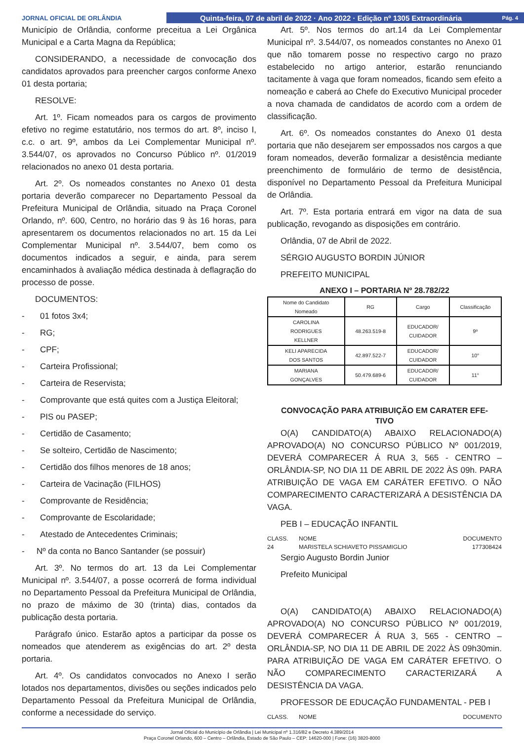JORNAL OFICIAL DE ORLÂNDIA
Quinta-feira, 07 de abril de 2022 · Ano 2022 · Edição nº 1305 Extraordinária Pág. 4
Município de Orlândia, conforme preceitua a Lei Orgânica Municipal e a Carta Magna da República;
CONSIDERANDO, a necessidade de convocação dos candidatos aprovados para preencher cargos conforme Anexo 01 desta portaria;
RESOLVE:
Art. 1º. Ficam nomeados para os cargos de provimento efetivo no regime estatutário, nos termos do art. 8º, inciso I, c.c. o art. 9º, ambos da Lei Complementar Municipal nº. 3.544/07, os aprovados no Concurso Público nº. 01/2019 relacionados no anexo 01 desta portaria.
Art. 2º. Os nomeados constantes no Anexo 01 desta portaria deverão comparecer no Departamento Pessoal da Prefeitura Municipal de Orlândia, situado na Praça Coronel Orlando, nº. 600, Centro, no horário das 9 às 16 horas, para apresentarem os documentos relacionados no art. 15 da Lei Complementar Municipal nº. 3.544/07, bem como os documentos indicados a seguir, e ainda, para serem encaminhados à avaliação médica destinada à deflagração do processo de posse.
DOCUMENTOS:
- 01 fotos 3x4;
- RG;
- CPF;
- Carteira Profissional;
- Carteira de Reservista;
- Comprovante que está quites com a Justiça Eleitoral;
- PIS ou PASEP;
- Certidão de Casamento;
- Se solteiro, Certidão de Nascimento;
- Certidão dos filhos menores de 18 anos;
- Carteira de Vacinação (FILHOS)
- Comprovante de Residência;
- Comprovante de Escolaridade;
- Atestado de Antecedentes Criminais;
- Nº da conta no Banco Santander (se possuir)
Art. 3º. No termos do art. 13 da Lei Complementar Municipal nº. 3.544/07, a posse ocorrerá de forma individual no Departamento Pessoal da Prefeitura Municipal de Orlândia, no prazo de máximo de 30 (trinta) dias, contados da publicação desta portaria.
Parágrafo único. Estarão aptos a participar da posse os nomeados que atenderem as exigências do art. 2º desta portaria.
Art. 4º. Os candidatos convocados no Anexo I serão lotados nos departamentos, divisões ou seções indicados pelo Departamento Pessoal da Prefeitura Municipal de Orlândia, conforme a necessidade do serviço.
Art. 5º. Nos termos do art.14 da Lei Complementar Municipal nº. 3.544/07, os nomeados constantes no Anexo 01 que não tomarem posse no respectivo cargo no prazo estabelecido no artigo anterior, estarão renunciando tacitamente à vaga que foram nomeados, ficando sem efeito a nomeação e caberá ao Chefe do Executivo Municipal proceder a nova chamada de candidatos de acordo com a ordem de classificação.
Art. 6º. Os nomeados constantes do Anexo 01 desta portaria que não desejarem ser empossados nos cargos a que foram nomeados, deverão formalizar a desistência mediante preenchimento de formulário de termo de desistência, disponível no Departamento Pessoal da Prefeitura Municipal de Orlândia.
Art. 7º. Esta portaria entrará em vigor na data de sua publicação, revogando as disposições em contrário.
Orlândia, 07 de Abril de 2022.
SÉRGIO AUGUSTO BORDIN JÚNIOR
PREFEITO MUNICIPAL
ANEXO I – PORTARIA Nº 28.782/22
| Nome do Candidato Nomeado | RG | Cargo | Classificação |
| --- | --- | --- | --- |
| CAROLINA RODRIGUES KELLNER | 48.263.519-8 | EDUCADOR/ CUIDADOR | 9º |
| KELI APARECIDA DOS SANTOS | 42.897.522-7 | EDUCADOR/ CUIDADOR | 10° |
| MARIANA GONÇALVES | 50.479.689-6 | EDUCADOR/ CUIDADOR | 11° |
CONVOCAÇÃO PARA ATRIBUIÇÃO EM CARATER EFE-
TIVO
O(A) CANDIDATO(A) ABAIXO RELACIONADO(A) APROVADO(A) NO CONCURSO PÚBLICO Nº 001/2019, DEVERÁ COMPARECER Á RUA 3, 565 - CENTRO – ORLÂNDIA-SP, NO DIA 11 DE ABRIL DE 2022 ÀS 09h. PARA ATRIBUIÇÃO DE VAGA EM CARÁTER EFETIVO. O NÃO COMPARECIMENTO CARACTERIZARÁ A DESISTÊNCIA DA VAGA.
PEB I – EDUCAÇÃO INFANTIL
CLASS. NOME DOCUMENTO
24 MARISTELA SCHIAVETO PISSAMIGLIO 177308424
Sergio Augusto Bordin Junior
Prefeito Municipal
O(A) CANDIDATO(A) ABAIXO RELACIONADO(A) APROVADO(A) NO CONCURSO PÚBLICO Nº 001/2019, DEVERÁ COMPARECER Á RUA 3, 565 - CENTRO – ORLÂNDIA-SP, NO DIA 11 DE ABRIL DE 2022 ÀS 09h30min. PARA ATRIBUIÇÃO DE VAGA EM CARÁTER EFETIVO. O NÃO COMPARECIMENTO CARACTERIZARÁ A DESISTÊNCIA DA VAGA.
PROFESSOR DE EDUCAÇÃO FUNDAMENTAL - PEB I
CLASS. NOME DOCUMENTO
Jornal Oficial do Município de Orlândia | Lei Municipal nº 1.316/82 e Decreto 4.389/2014
Praça Coronel Orlando, 600 – Centro – Orlândia, Estado de São Paulo – CEP: 14620-000 | Fone: (16) 3820-8000